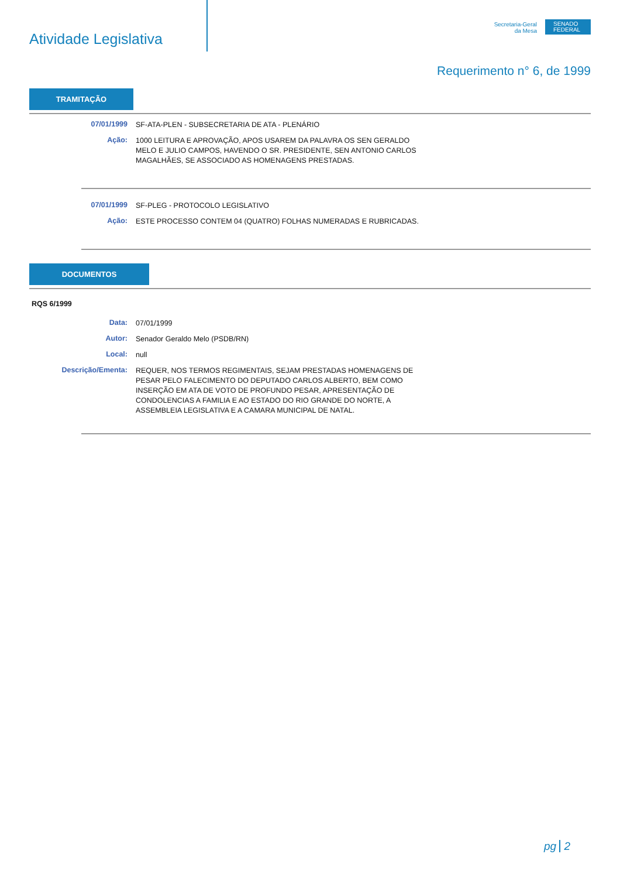Atividade Legislativa
Secretaria-Geral
da Mesa
SENADO
FEDERAL
Requerimento n° 6, de 1999
TRAMITAÇÃO
07/01/1999
SF-ATA-PLEN - SUBSECRETARIA DE ATA - PLENÁRIO
Ação:
1000 LEITURA E APROVAÇÃO, APOS USAREM DA PALAVRA OS SEN GERALDO MELO E JULIO CAMPOS, HAVENDO O SR. PRESIDENTE, SEN ANTONIO CARLOS MAGALHÃES, SE ASSOCIADO AS HOMENAGENS PRESTADAS.
07/01/1999
SF-PLEG - PROTOCOLO LEGISLATIVO
Ação:
ESTE PROCESSO CONTEM 04 (QUATRO) FOLHAS NUMERADAS E RUBRICADAS.
DOCUMENTOS
RQS 6/1999
Data:
07/01/1999
Autor:
Senador Geraldo Melo (PSDB/RN)
Local:
null
Descrição/Ementa:
REQUER, NOS TERMOS REGIMENTAIS, SEJAM PRESTADAS HOMENAGENS DE PESAR PELO FALECIMENTO DO DEPUTADO CARLOS ALBERTO, BEM COMO INSERÇÃO EM ATA DE VOTO DE PROFUNDO PESAR, APRESENTAÇÃO DE CONDOLENCIAS A FAMILIA E AO ESTADO DO RIO GRANDE DO NORTE, A ASSEMBLEIA LEGISLATIVA E A CAMARA MUNICIPAL DE NATAL.
pg 2